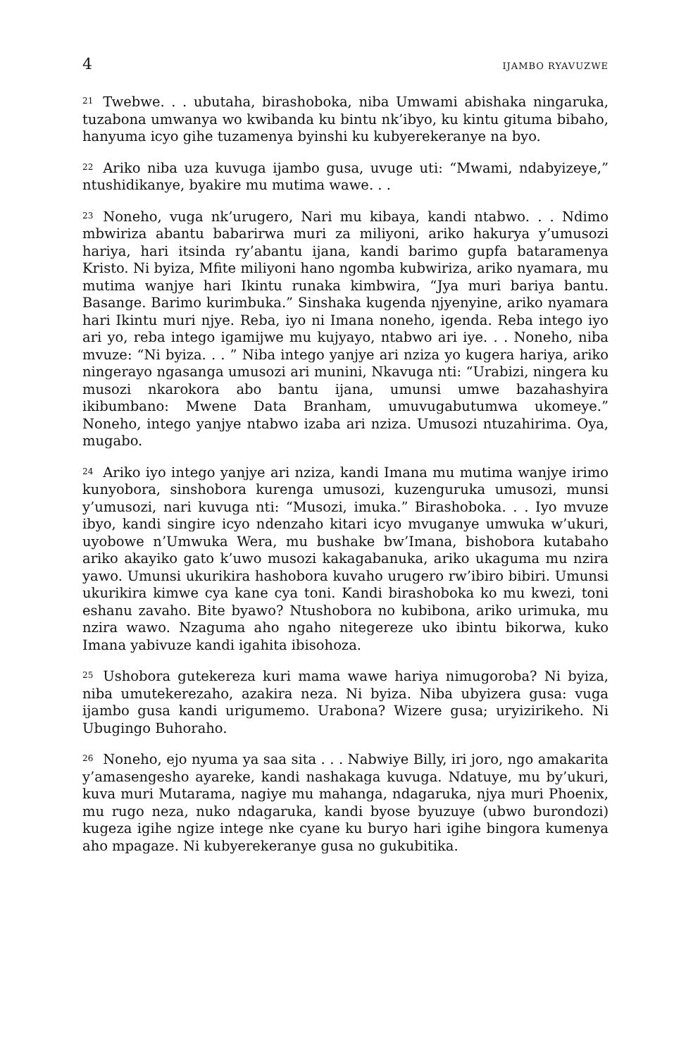4 IJAMBO RYAVUZWE
<sup>21</sup> Twebwe. . . ubutaha, birashoboka, niba Umwami abishaka ningaruka, tuzabona umwanya wo kwibanda ku bintu nk’ibyo, ku kintu gituma bibaho, hanyuma icyo gihe tuzamenya byinshi ku kubyerekeranye na byo.
<sup>22</sup> Ariko niba uza kuvuga ijambo gusa, uvuge uti: “Mwami, ndabyizeye,” ntushidikanye, byakire mu mutima wawe. . .
<sup>23</sup> Noneho, vuga nk’urugero, Nari mu kibaya, kandi ntabwo. . . Ndimo mbwiriza abantu babarirwa muri za miliyoni, ariko hakurya y’umusozi hariya, hari itsinda ry’abantu ijana, kandi barimo gupfa bataramenya Kristo. Ni byiza, Mfite miliyoni hano ngomba kubwiriza, ariko nyamara, mu mutima wanjye hari Ikintu runaka kimbwira, “Jya muri bariya bantu. Basange. Barimo kurimbuka.” Sinshaka kugenda njyenyine, ariko nyamara hari Ikintu muri njye. Reba, iyo ni Imana noneho, igenda. Reba intego iyo ari yo, reba intego igamijwe mu kujyayo, ntabwo ari iye. . . Noneho, niba mvuze: “Ni byiza. . . ” Niba intego yanjye ari nziza yo kugera hariya, ariko ningerayo ngasanga umusozi ari munini, Nkavuga nti: “Urabizi, ningera ku musozi nkarokora abo bantu ijana, umunsi umwe bazahashyira ikibumbano: Mwene Data Branham, umuvugabutumwa ukomeye.” Noneho, intego yanjye ntabwo izaba ari nziza. Umusozi ntuzahirima. Oya, mugabo.
<sup>24</sup> Ariko iyo intego yanjye ari nziza, kandi Imana mu mutima wanjye irimo kunyobora, sinshobora kurenga umusozi, kuzenguruka umusozi, munsi y’umusozi, nari kuvuga nti: “Musozi, imuka.” Birashoboka. . . Iyo mvuze ibyo, kandi singire icyo ndenzaho kitari icyo mvuganye umwuka w’ukuri, uyobowe n’Umwuka Wera, mu bushake bw’Imana, bishobora kutabaho ariko akayiko gato k’uwo musozi kakagabanuka, ariko ukaguma mu nzira yawo. Umunsi ukurikira hashobora kuvaho urugero rw’ibiro bibiri. Umunsi ukurikira kimwe cya kane cya toni. Kandi birashoboka ko mu kwezi, toni eshanu zavaho. Bite byawo? Ntushobora no kubibona, ariko urimuka, mu nzira wawo. Nzaguma aho ngaho nitegereze uko ibintu bikorwa, kuko Imana yabivuze kandi igahita ibisohoza.
<sup>25</sup> Ushobora gutekereza kuri mama wawe hariya nimugoroba? Ni byiza, niba umutekerezaho, azakira neza. Ni byiza. Niba ubyizera gusa: vuga ijambo gusa kandi urigumemo. Urabona? Wizere gusa; uryizirikeho. Ni Ubugingo Buhoraho.
<sup>26</sup> Noneho, ejo nyuma ya saa sita . . . Nabwiye Billy, iri joro, ngo amakarita y’amasengesho ayareke, kandi nashakaga kuvuga. Ndatuye, mu by’ukuri, kuva muri Mutarama, nagiye mu mahanga, ndagaruka, njya muri Phoenix, mu rugo neza, nuko ndagaruka, kandi byose byuzuye (ubwo burondozi) kugeza igihe ngize intege nke cyane ku buryo hari igihe bingora kumenya aho mpagaze. Ni kubyerekeranye gusa no gukubitika.